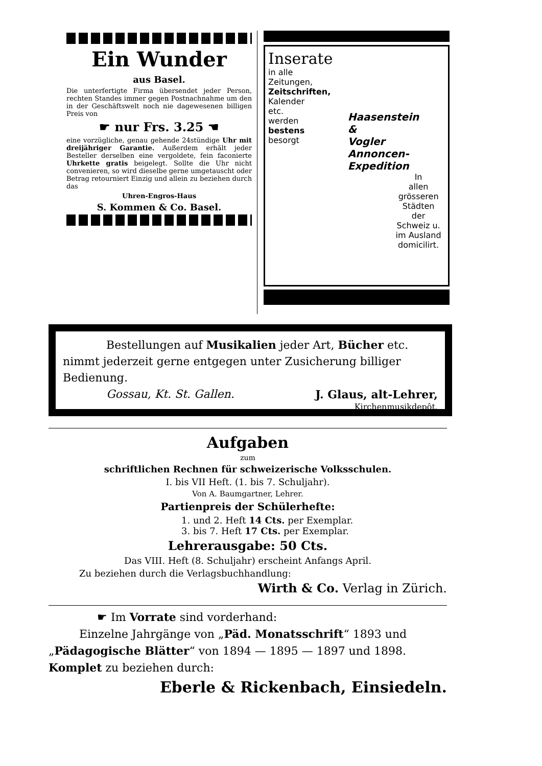Ein Wunder
aus Basel.
Die unterfertigte Firma übersendet jeder Person, rechten Standes immer gegen Postnachnahme um den in der Geschäftswelt noch nie dagewesenen billigen Preis von
☛ nur Frs. 3.25 ☚
eine vorzügliche, genau gehende 24stündige Uhr mit dreijähriger Garantie. Außerdem erhält jeder Besteller derselben eine vergoldete, fein faconierte Uhrkette gratis beigelegt. Sollte die Uhr nicht convenieren, so wird dieselbe gerne umgetauscht oder Betrag retourniert Einzig und allein zu beziehen durch das
Uhren-Engros-Haus
S. Kommen & Co. Basel.
Inserate
in alle
Zeitungen,
Zeitschriften,
Kalender
etc.
werden
bestens
besorgt
Haasenstein & Vogler Annoncen-Expedition
In
allen
grösseren
Städten
der
Schweiz u.
im Ausland
domicilirt.
Bestellungen auf Musikalien jeder Art, Bücher etc. nimmt jederzeit gerne entgegen unter Zusicherung billiger Bedienung.
Gossau, Kt. St. Gallen. J. Glaus, alt-Lehrer,
Kirchenmusikdepôt.
Aufgaben
zum
schriftlichen Rechnen für schweizerische Volksschulen.
I. bis VII Heft. (1. bis 7. Schuljahr).
Von A. Baumgartner, Lehrer.
Partienpreis der Schülerhefte:
1. und 2. Heft 14 Cts. per Exemplar.
3. bis 7. Heft 17 Cts. per Exemplar.
Lehrerausgabe: 50 Cts.
Das VIII. Heft (8. Schuljahr) erscheint Anfangs April.
Zu beziehen durch die Verlagsbuchhandlung:
Wirth & Co. Verlag in Zürich.
☛ Im Vorrate sind vorderhand:
Einzelne Jahrgänge von „Päd. Monatsschrift“ 1893 und „Pädagogische Blätter“ von 1894 — 1895 — 1897 und 1898. Komplet zu beziehen durch:
Eberle & Rickenbach, Einsiedeln.